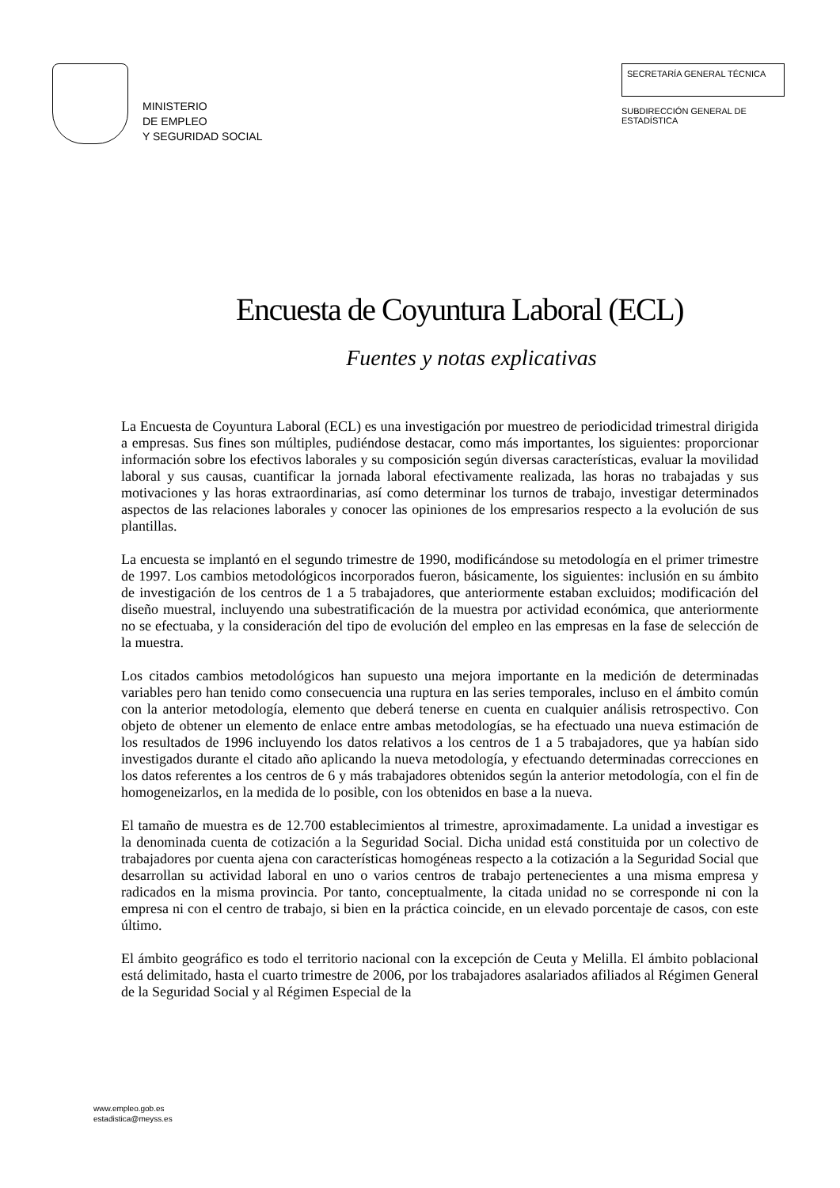MINISTERIO
DE EMPLEO
Y SEGURIDAD SOCIAL
SECRETARÍA GENERAL TÉCNICA
SUBDIRECCIÓN GENERAL DE
ESTADÍSTICA
Encuesta de Coyuntura Laboral (ECL)
Fuentes y notas explicativas
La Encuesta de Coyuntura Laboral (ECL) es una investigación por muestreo de periodicidad trimestral dirigida a empresas. Sus fines son múltiples, pudiéndose destacar, como más importantes, los siguientes: proporcionar información sobre los efectivos laborales y su composición según diversas características, evaluar la movilidad laboral y sus causas, cuantificar la jornada laboral efectivamente realizada, las horas no trabajadas y sus motivaciones y las horas extraordinarias, así como determinar los turnos de trabajo, investigar determinados aspectos de las relaciones laborales y conocer las opiniones de los empresarios respecto a la evolución de sus plantillas.
La encuesta se implantó en el segundo trimestre de 1990, modificándose su metodología en el primer trimestre de 1997. Los cambios metodológicos incorporados fueron, básicamente, los siguientes: inclusión en su ámbito de investigación de los centros de 1 a 5 trabajadores, que anteriormente estaban excluidos; modificación del diseño muestral, incluyendo una subestratificación de la muestra por actividad económica, que anteriormente no se efectuaba, y la consideración del tipo de evolución del empleo en las empresas en la fase de selección de la muestra.
Los citados cambios metodológicos han supuesto una mejora importante en la medición de determinadas variables pero han tenido como consecuencia una ruptura en las series temporales, incluso en el ámbito común con la anterior metodología, elemento que deberá tenerse en cuenta en cualquier análisis retrospectivo. Con objeto de obtener un elemento de enlace entre ambas metodologías, se ha efectuado una nueva estimación de los resultados de 1996 incluyendo los datos relativos a los centros de 1 a 5 trabajadores, que ya habían sido investigados durante el citado año aplicando la nueva metodología, y efectuando determinadas correcciones en los datos referentes a los centros de 6 y más trabajadores obtenidos según la anterior metodología, con el fin de homogeneizarlos, en la medida de lo posible, con los obtenidos en base a la nueva.
El tamaño de muestra es de 12.700 establecimientos al trimestre, aproximadamente. La unidad a investigar es la denominada cuenta de cotización a la Seguridad Social. Dicha unidad está constituida por un colectivo de trabajadores por cuenta ajena con características homogéneas respecto a la cotización a la Seguridad Social que desarrollan su actividad laboral en uno o varios centros de trabajo pertenecientes a una misma empresa y radicados en la misma provincia. Por tanto, conceptualmente, la citada unidad no se corresponde ni con la empresa ni con el centro de trabajo, si bien en la práctica coincide, en un elevado porcentaje de casos, con este último.
El ámbito geográfico es todo el territorio nacional con la excepción de Ceuta y Melilla. El ámbito poblacional está delimitado, hasta el cuarto trimestre de 2006, por los trabajadores asalariados afiliados al Régimen General de la Seguridad Social y al Régimen Especial de la
www.empleo.gob.es
estadistica@meyss.es